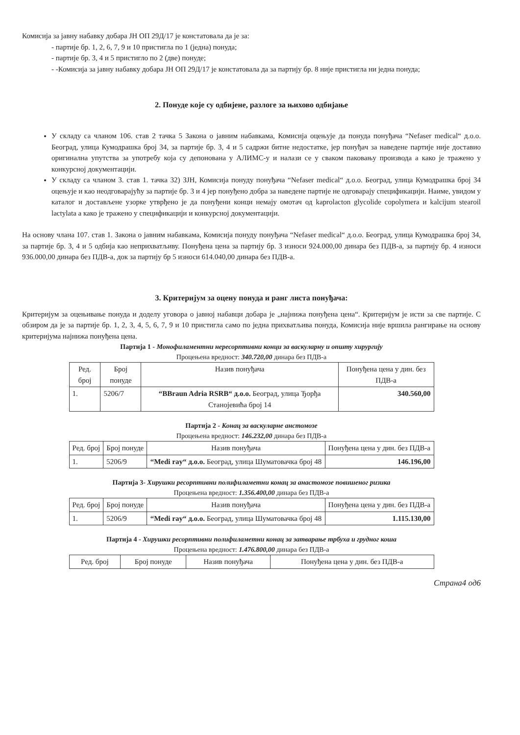Комисија за јавну набавку добара ЈН ОП 29Д/17 је констатовала да је за:
- партије бр. 1, 2, 6, 7, 9 и 10 пристигла по 1 (једна) понуда;
- партије бр. 3, 4 и 5 пристигло по 2 (две) понуде;
- -Комисија за јавну набавку добара ЈН ОП 29Д/17 је констатовала да за партију бр. 8 није пристигла ни једна понуда;
2. Понуде које су одбијене, разлоге за њихово одбијање
У складу са чланом 106. став 2 тачка 5 Закона о јавним набавкама, Комисија оцењује да понуда понуђача “Nefaser medical“ д.о.о. Београд, улица Кумодрашка број 34, за партије бр. 3, 4 и 5 садржи битне недостатке, јер понуђач за наведене партије није доставио оригинална упутства за употребу која су депонована у АЛИМС-у и налази се у сваком паковању производа а како је тражено у конкурсној документацији.
У складу са чланом 3. став 1. тачка 32) ЗЈН, Комисија понуду понуђача “Nefaser medical“ д.о.о. Београд, улица Кумодрашка број 34 оцењује и као неодговарајућу за партије бр. 3 и 4 јер понуђено добра за наведене партије не одговарају спецификацији. Наиме, увидом у каталог и достављене узорке утврђено је да понуђени конци немају омотач од kaprolacton glycolide copolymera и kalcijum stearoil lactylata а како је тражено у спецификацији и конкурсној документацији.
На основу члана 107. став 1. Закона о јавним набавкама, Комисија понуду понуђача “Nefaser medical“ д.о.о. Београд, улица Кумодрашка број 34, за партије бр. 3, 4 и 5 одбија као неприхватљиву. Понуђена цена за партију бр. 3 износи 924.000,00 динара без ПДВ-а, за партију бр. 4 износи 936.000,00 динара без ПДВ-а, док за партију бр 5 износи 614.040,00 динара без ПДВ-а.
3. Критеријум за оцену понуда и ранг листа понуђача:
Критеријум за оцењивање понуда и доделу уговора о јавној набавци добара је „најнижа понуђена цена“. Критеријум је исти за све партије. С обзиром да је за партије бр. 1, 2, 3, 4, 5, 6, 7, 9 и 10 пристигла само по једна прихватљива понуда, Комисија није вршила рангирање на основу критеријума најнижа понуђена цена.
Партија 1 - Монофиламентни нересорптивни конци за васкуларну и општу хирургију
Процењена вредност: 340.720,00 динара без ПДВ-а
| Ред. број | Број понуде | Назив понуђача | Понуђена цена у дин. без ПДВ-а |
| --- | --- | --- | --- |
| 1. | 5206/7 | “BBraun Adria RSRB“ д.о.о. Београд, улица Ђорђа Станојевића број 14 | 340.560,00 |
Партија 2 - Конац за васкуларне анстомозе
Процењена вредност: 146.232,00 динара без ПДВ-а
| Ред. број | Број понуде | Назив понуђача | Понуђена цена у дин. без ПДВ-а |
| --- | --- | --- | --- |
| 1. | 5206/9 | “Medi ray“ д.о.о. Београд, улица Шуматовачка број 48 | 146.196,00 |
Партија 3- Хирушки ресорптивни полифиламетни конац за анастомозе повишеног ризика
Процењена вредност: 1.356.400,00 динара без ПДВ-а
| Ред. број | Број понуде | Назив понуђача | Понуђена цена у дин. без ПДВ-а |
| --- | --- | --- | --- |
| 1. | 5206/9 | “Medi ray“ д.о.о. Београд, улица Шуматовачка број 48 | 1.115.130,00 |
Партија 4 - Хирушки ресорптивни полифиламетни конац за затварање трбуха и грудног коша
Процењена вредност: 1.476.800,00 динара без ПДВ-а
| Ред. број | Број понуде | Назив понуђача | Понуђена цена у дин. без ПДВ-а |
| --- | --- | --- | --- |
Страна4 од6